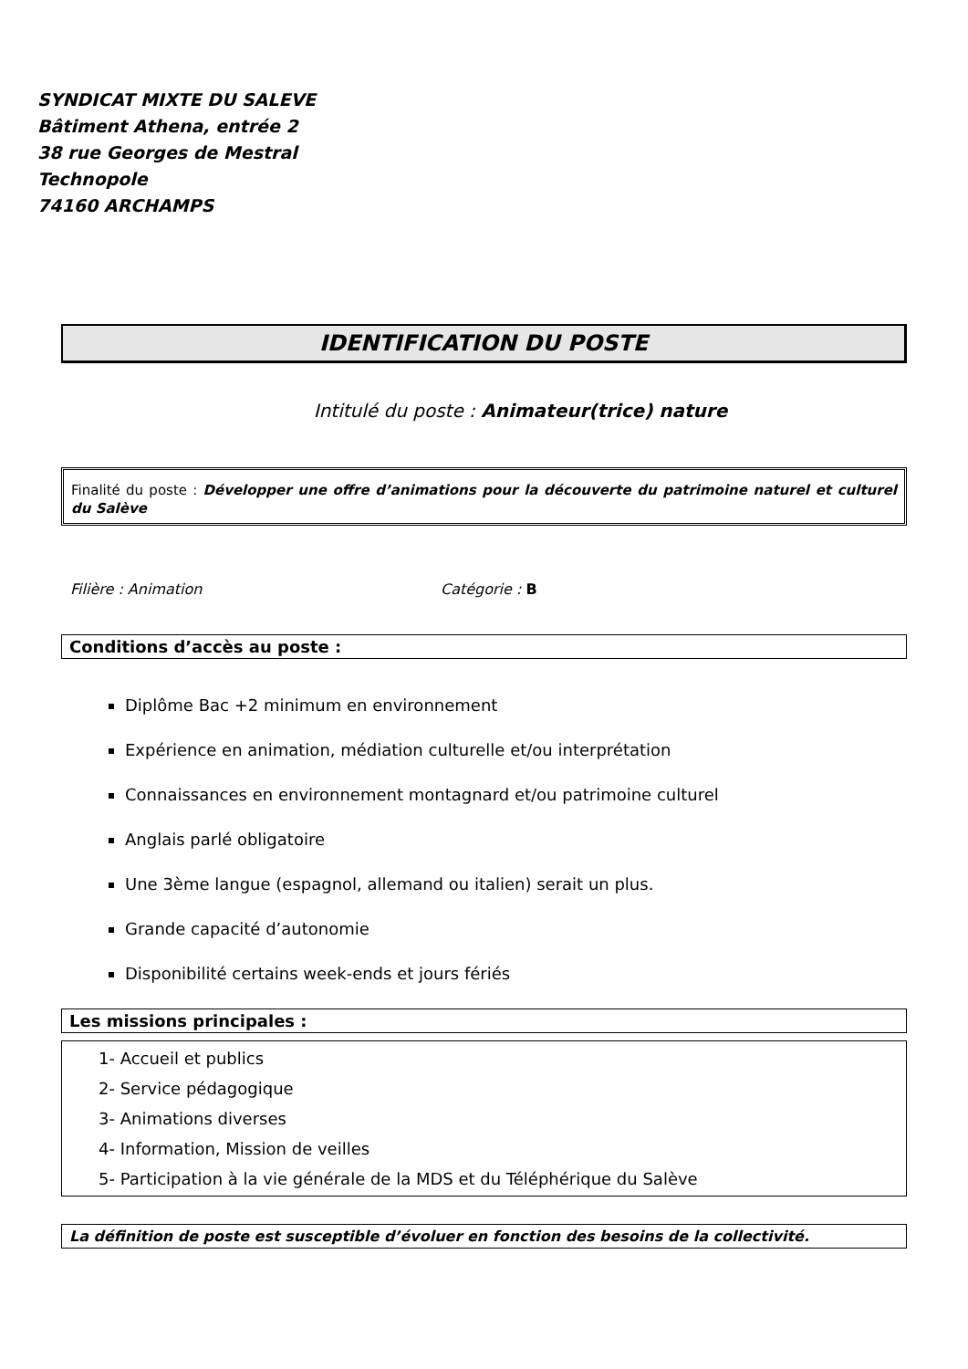SYNDICAT MIXTE DU SALEVE
Bâtiment Athena, entrée 2
38 rue Georges de Mestral
Technopole
74160 ARCHAMPS
IDENTIFICATION DU POSTE
Intitulé du poste : Animateur(trice) nature
Finalité du poste : Développer une offre d’animations pour la découverte du patrimoine naturel et culturel du Salève
Filière : Animation Catégorie : B
Conditions d’accès au poste :
Diplôme Bac +2 minimum en environnement
Expérience en animation, médiation culturelle et/ou interprétation
Connaissances en environnement montagnard et/ou patrimoine culturel
Anglais parlé obligatoire
Une 3ème langue (espagnol, allemand ou italien) serait un plus.
Grande capacité d’autonomie
Disponibilité certains week-ends et jours fériés
Les missions principales :
1- Accueil et publics
2- Service pédagogique
3- Animations diverses
4- Information, Mission de veilles
5- Participation à la vie générale de la MDS et du Téléphérique du Salève
La définition de poste est susceptible d’évoluer en fonction des besoins de la collectivité.